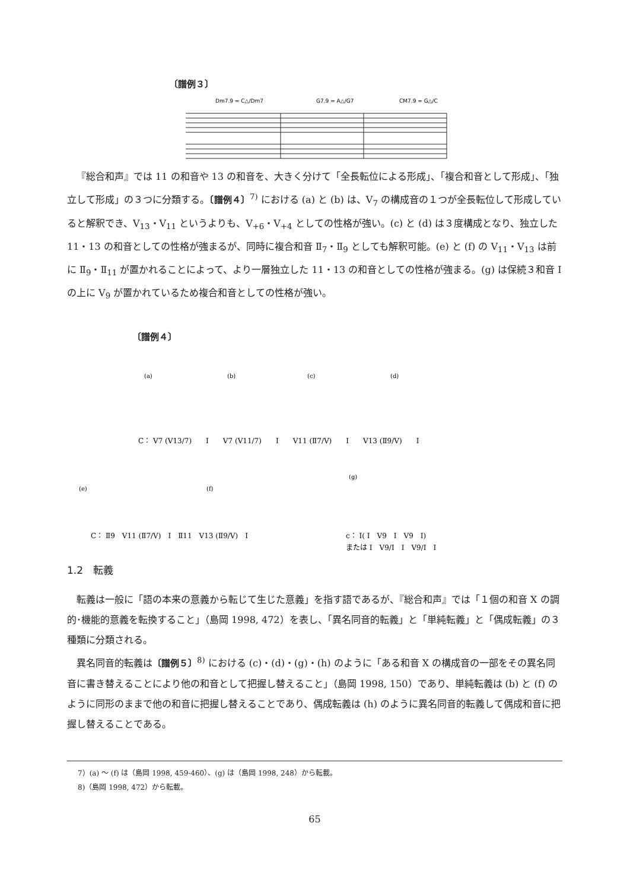〔譜例３〕
Dm7.9 = C△/Dm7
G7.9 = A△/G7
CM7.9 = G△/C
『総合和声』では 11 の和音や 13 の和音を、大きく分けて「全長転位による形成」、「複合和音として形成」、「独立して形成」の３つに分類する。〔譜例４〕<sup>7)</sup> における (a) と (b) は、Ⅴ<sub>7</sub> の構成音の１つが全長転位して形成していると解釈でき、Ⅴ<sub>13</sub>・Ⅴ<sub>11</sub> というよりも、Ⅴ<sub>+6</sub>・Ⅴ<sub>+4</sub> としての性格が強い。(c) と (d) は３度構成となり、独立した 11・13 の和音としての性格が強まるが、同時に複合和音 Ⅱ<sub>7</sub>・Ⅱ<sub>9</sub> としても解釈可能。(e) と (f) の Ⅴ<sub>11</sub>・Ⅴ<sub>13</sub> は前に Ⅱ<sub>9</sub>・Ⅱ<sub>11</sub> が置かれることによって、より一層独立した 11・13 の和音としての性格が強まる。(g) は保続３和音 I の上に Ⅴ<sub>9</sub> が置かれているため複合和音としての性格が強い。
〔譜例４〕
C： Ⅴ7 (Ⅴ13/7)　　I　　Ⅴ7 (Ⅴ11/7)　　I　　Ⅴ11 (Ⅱ7/Ⅴ)　　I　　Ⅴ13 (Ⅱ9/Ⅴ)　　I
C： Ⅱ9　Ⅴ11 (Ⅱ7/Ⅴ)　I　Ⅱ11　Ⅴ13 (Ⅱ9/Ⅴ)　I
c： I( I　Ⅴ9　I　Ⅴ9　I)
または I　Ⅴ9/I　I　Ⅴ9/I　I
(e)
(f)
(g)
(a)
(b)
(c)
(d)
1.2　転義
転義は一般に「語の本来の意義から転じて生じた意義」を指す語であるが、『総合和声』では「１個の和音 X の調的･機能的意義を転換すること」（島岡 1998, 472）を表し、「異名同音的転義」と「単純転義」と「偶成転義」の３種類に分類される。
異名同音的転義は〔譜例５〕<sup>8)</sup> における (c)・(d)・(g)・(h) のように「ある和音 X の構成音の一部をその異名同音に書き替えることにより他の和音として把握し替えること」（島岡 1998, 150）であり、単純転義は (b) と (f) のように同形のままで他の和音に把握し替えることであり、偶成転義は (h) のように異名同音的転義して偶成和音に把握し替えることである。
7）(a) 〜 (f) は（島岡 1998, 459-460）、(g) は（島岡 1998, 248）から転載。
8)（島岡 1998, 472）から転載。
65